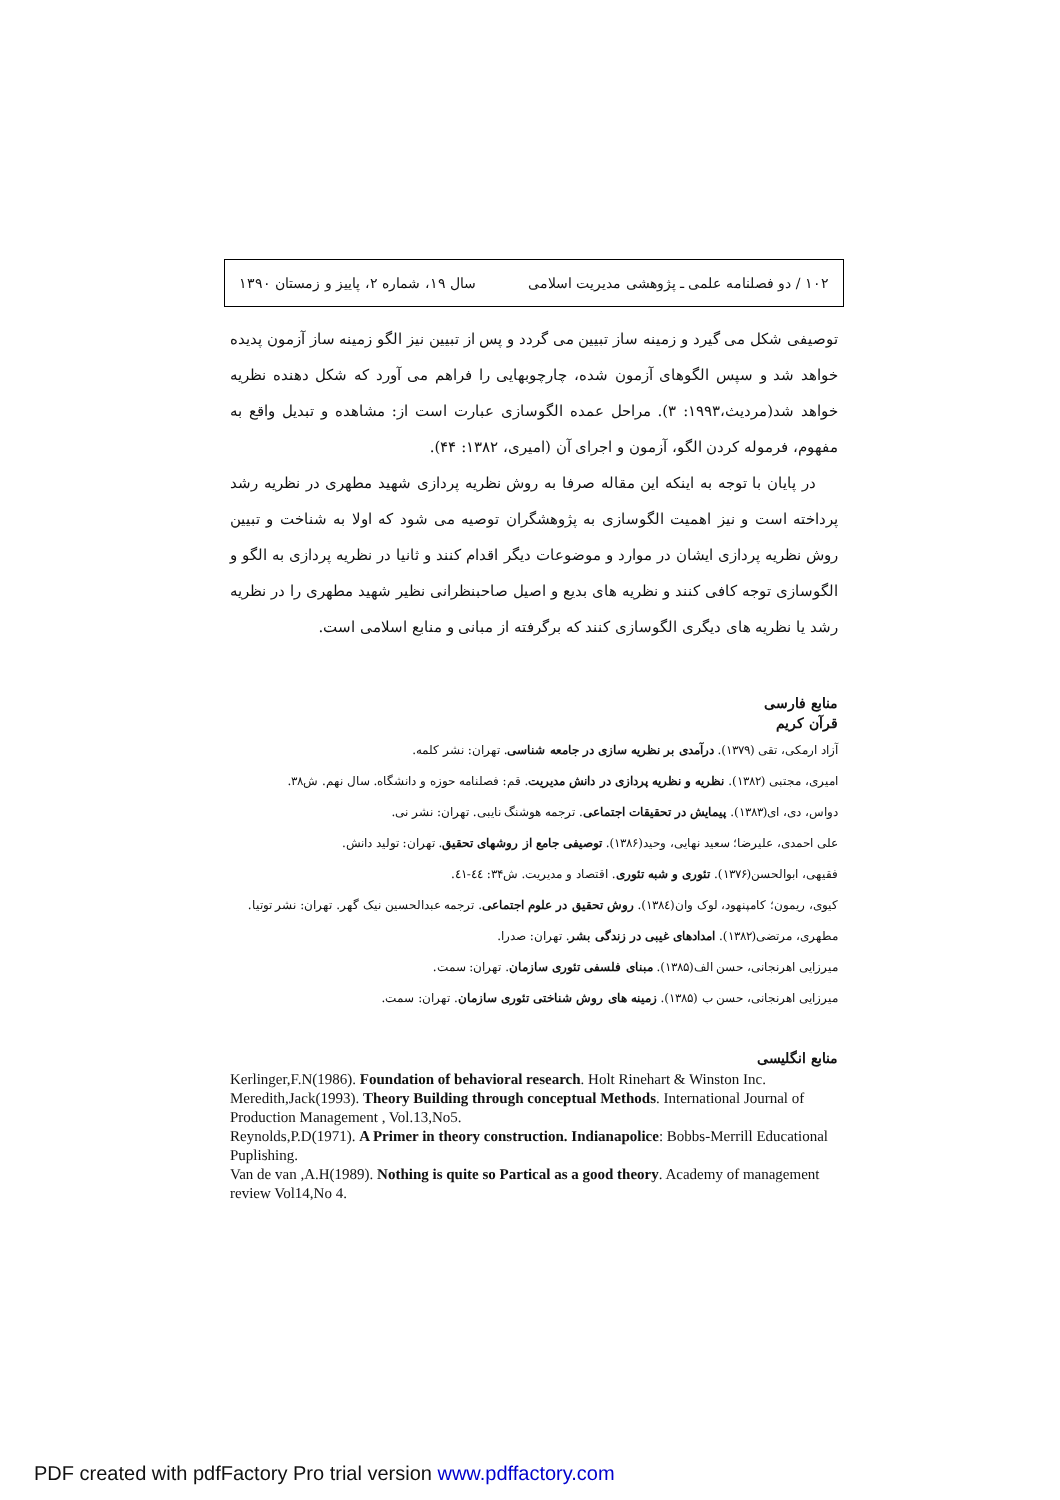۱۰۲ / دو فصلنامه علمی ـ پژوهشی مدیریت اسلامی سال ۱۹، شماره ۲، پاییز و زمستان ۱۳۹۰
توصیفی شکل می گیرد و زمینه ساز تبیین می گردد و پس از تبیین نیز الگو زمینه ساز آزمون پدیده خواهد شد و سپس الگوهای آزمون شده، چارچوبهایی را فراهم می آورد که شکل دهنده نظریه خواهد شد(مردیث،۱۹۹۳: ۳). مراحل عمده الگوسازی عبارت است از: مشاهده و تبدیل واقع به مفهوم، فرموله کردن الگو، آزمون و اجرای آن (امیری، ۱۳۸۲: ۴۴).
در پایان با توجه به اینکه این مقاله صرفا به روش نظریه پردازی شهید مطهری در نظریه رشد پرداخته است و نیز اهمیت الگوسازی به پژوهشگران توصیه می شود که اولا به شناخت و تبیین روش نظریه پردازی ایشان در موارد و موضوعات دیگر اقدام کنند و ثانیا در نظریه پردازی به الگو و الگوسازی توجه کافی کنند و نظریه های بدیع و اصیل صاحبنظرانی نظیر شهید مطهری را در نظریه رشد یا نظریه های دیگری الگوسازی کنند که برگرفته از مبانی و منابع اسلامی است.
منابع فارسی
قرآن کریم
آزاد ارمکی، تقی (۱۳۷۹). درآمدی بر نظریه سازی در جامعه شناسی. تهران: نشر کلمه.
امیری، مجتبی (۱۳۸۲). نظریه و نظریه پردازی در دانش مدیریت. قم: فصلنامه حوزه و دانشگاه. سال نهم. ش۳۸.
دواس، دی، ای(۱۳۸۳). پیمایش در تحقیقات اجتماعی. ترجمه هوشنگ نایبی. تهران: نشر نی.
علی احمدی، علیرضا؛ سعید نهایی، وحید(۱۳۸۶). توصیفی جامع از روشهای تحقیق. تهران: تولید دانش.
فقیهی، ابوالحسن(۱۳۷۶). تئوری و شبه تئوری. اقتصاد و مدیریت. ش۳۴: ٤٤-٤١.
کیوی، ریمون؛ کامپنهود، لوک وان(۱۳۸٤). روش تحقیق در علوم اجتماعی. ترجمه عبدالحسین نیک گهر. تهران: نشر توتیا.
مطهری، مرتضی(۱۳۸۲). امدادهای غیبی در زندگی بشر. تهران: صدرا.
میرزایی اهرنجانی، حسن الف(۱۳۸۵). مبنای فلسفی تئوری سازمان. تهران: سمت.
میرزایی اهرنجانی، حسن ب (۱۳۸۵). زمینه های روش شناختی تئوری سازمان. تهران: سمت.
منابع انگلیسی
Kerlinger,F.N(1986). Foundation of behavioral research. Holt Rinehart & Winston Inc.
Meredith,Jack(1993). Theory Building through conceptual Methods. International Journal of Production Management , Vol.13,No5.
Reynolds,P.D(1971). A Primer in theory construction. Indianapolice: Bobbs-Merrill Educational Puplishing.
Van de van ,A.H(1989). Nothing is quite so Partical as a good theory. Academy of management review Vol14,No 4.
PDF created with pdfFactory Pro trial version www.pdffactory.com